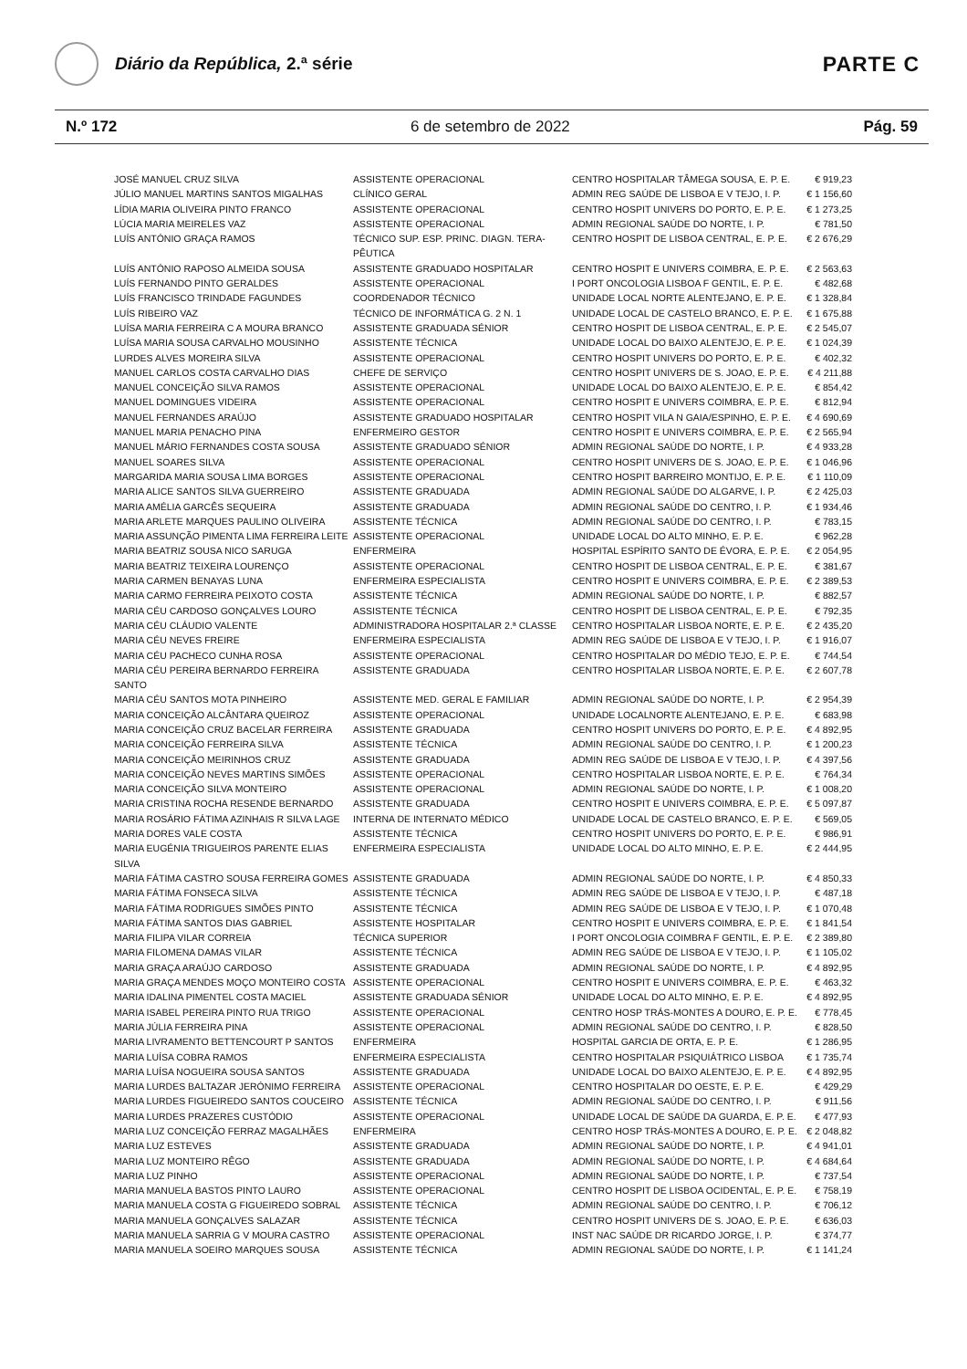Diário da República, 2.ª série
PARTE C
N.º 172 6 de setembro de 2022 Pág. 59
| JOSÉ MANUEL CRUZ SILVA | ASSISTENTE OPERACIONAL | CENTRO HOSPITALAR TÂMEGA SOUSA, E. P. E. | € 919,23 |
| JÚLIO MANUEL MARTINS SANTOS MIGALHAS | CLÍNICO GERAL | ADMIN REG SAÚDE DE LISBOA E V TEJO, I. P. | € 1 156,60 |
| LÍDIA MARIA OLIVEIRA PINTO FRANCO | ASSISTENTE OPERACIONAL | CENTRO HOSPIT UNIVERS DO PORTO, E. P. E. | € 1 273,25 |
| LÚCIA MARIA MEIRELES VAZ | ASSISTENTE OPERACIONAL | ADMIN REGIONAL SAÚDE DO NORTE, I. P. | € 781,50 |
| LUÍS ANTÓNIO GRAÇA RAMOS | TÉCNICO SUP. ESP. PRINC. DIAGN. TERA-PÊUTICA | CENTRO HOSPIT DE LISBOA CENTRAL, E. P. E. | € 2 676,29 |
| LUÍS ANTÓNIO RAPOSO ALMEIDA SOUSA | ASSISTENTE GRADUADO HOSPITALAR | CENTRO HOSPIT E UNIVERS COIMBRA, E. P. E. | € 2 563,63 |
| LUÍS FERNANDO PINTO GERALDES | ASSISTENTE OPERACIONAL | I PORT ONCOLOGIA LISBOA F GENTIL, E. P. E. | € 482,68 |
| LUÍS FRANCISCO TRINDADE FAGUNDES | COORDENADOR TÉCNICO | UNIDADE LOCAL NORTE ALENTEJANO, E. P. E. | € 1 328,84 |
| LUÍS RIBEIRO VAZ | TÉCNICO DE INFORMÁTICA G. 2 N. 1 | UNIDADE LOCAL DE CASTELO BRANCO, E. P. E. | € 1 675,88 |
| LUÍSA MARIA FERREIRA C A MOURA BRANCO | ASSISTENTE GRADUADA SÉNIOR | CENTRO HOSPIT DE LISBOA CENTRAL, E. P. E. | € 2 545,07 |
| LUÍSA MARIA SOUSA CARVALHO MOUSINHO | ASSISTENTE TÉCNICA | UNIDADE LOCAL DO BAIXO ALENTEJO, E. P. E. | € 1 024,39 |
| LURDES ALVES MOREIRA SILVA | ASSISTENTE OPERACIONAL | CENTRO HOSPIT UNIVERS DO PORTO, E. P. E. | € 402,32 |
| MANUEL CARLOS COSTA CARVALHO DIAS | CHEFE DE SERVIÇO | CENTRO HOSPIT UNIVERS DE S. JOAO, E. P. E. | € 4 211,88 |
| MANUEL CONCEIÇÃO SILVA RAMOS | ASSISTENTE OPERACIONAL | UNIDADE LOCAL DO BAIXO ALENTEJO, E. P. E. | € 854,42 |
| MANUEL DOMINGUES VIDEIRA | ASSISTENTE OPERACIONAL | CENTRO HOSPIT E UNIVERS COIMBRA, E. P. E. | € 812,94 |
| MANUEL FERNANDES ARAÚJO | ASSISTENTE GRADUADO HOSPITALAR | CENTRO HOSPIT VILA N GAIA/ESPINHO, E. P. E. | € 4 690,69 |
| MANUEL MARIA PENACHO PINA | ENFERMEIRO GESTOR | CENTRO HOSPIT E UNIVERS COIMBRA, E. P. E. | € 2 565,94 |
| MANUEL MÁRIO FERNANDES COSTA SOUSA | ASSISTENTE GRADUADO SÉNIOR | ADMIN REGIONAL SAÚDE DO NORTE, I. P. | € 4 933,28 |
| MANUEL SOARES SILVA | ASSISTENTE OPERACIONAL | CENTRO HOSPIT UNIVERS DE S. JOAO, E. P. E. | € 1 046,96 |
| MARGARIDA MARIA SOUSA LIMA BORGES | ASSISTENTE OPERACIONAL | CENTRO HOSPIT BARREIRO MONTIJO, E. P. E. | € 1 110,09 |
| MARIA ALICE SANTOS SILVA GUERREIRO | ASSISTENTE GRADUADA | ADMIN REGIONAL SAÚDE DO ALGARVE, I. P. | € 2 425,03 |
| MARIA AMÉLIA GARCÊS SEQUEIRA | ASSISTENTE GRADUADA | ADMIN REGIONAL SAÚDE DO CENTRO, I. P. | € 1 934,46 |
| MARIA ARLETE MARQUES PAULINO OLIVEIRA | ASSISTENTE TÉCNICA | ADMIN REGIONAL SAÚDE DO CENTRO, I. P. | € 783,15 |
| MARIA ASSUNÇÃO PIMENTA LIMA FERREIRA LEITE | ASSISTENTE OPERACIONAL | UNIDADE LOCAL DO ALTO MINHO, E. P. E. | € 962,28 |
| MARIA BEATRIZ SOUSA NICO SARUGA | ENFERMEIRA | HOSPITAL ESPÍRITO SANTO DE ÉVORA, E. P. E. | € 2 054,95 |
| MARIA BEATRIZ TEIXEIRA LOURENÇO | ASSISTENTE OPERACIONAL | CENTRO HOSPIT DE LISBOA CENTRAL, E. P. E. | € 381,67 |
| MARIA CARMEN BENAYAS LUNA | ENFERMEIRA ESPECIALISTA | CENTRO HOSPIT E UNIVERS COIMBRA, E. P. E. | € 2 389,53 |
| MARIA CARMO FERREIRA PEIXOTO COSTA | ASSISTENTE TÉCNICA | ADMIN REGIONAL SAÚDE DO NORTE, I. P. | € 882,57 |
| MARIA CÉU CARDOSO GONÇALVES LOURO | ASSISTENTE TÉCNICA | CENTRO HOSPIT DE LISBOA CENTRAL, E. P. E. | € 792,35 |
| MARIA CÉU CLÁUDIO VALENTE | ADMINISTRADORA HOSPITALAR 2.ª CLASSE | CENTRO HOSPITALAR LISBOA NORTE, E. P. E. | € 2 435,20 |
| MARIA CÉU NEVES FREIRE | ENFERMEIRA ESPECIALISTA | ADMIN REG SAÚDE DE LISBOA E V TEJO, I. P. | € 1 916,07 |
| MARIA CÉU PACHECO CUNHA ROSA | ASSISTENTE OPERACIONAL | CENTRO HOSPITALAR DO MÉDIO TEJO, E. P. E. | € 744,54 |
| MARIA CÉU PEREIRA BERNARDO FERREIRA SANTO | ASSISTENTE GRADUADA | CENTRO HOSPITALAR LISBOA NORTE, E. P. E. | € 2 607,78 |
| MARIA CÉU SANTOS MOTA PINHEIRO | ASSISTENTE MED. GERAL E FAMILIAR | ADMIN REGIONAL SAÚDE DO NORTE, I. P. | € 2 954,39 |
| MARIA CONCEIÇÃO ALCÂNTARA QUEIROZ | ASSISTENTE OPERACIONAL | UNIDADE LOCALNORTE ALENTEJANO, E. P. E. | € 683,98 |
| MARIA CONCEIÇÃO CRUZ BACELAR FERREIRA | ASSISTENTE GRADUADA | CENTRO HOSPIT UNIVERS DO PORTO, E. P. E. | € 4 892,95 |
| MARIA CONCEIÇÃO FERREIRA SILVA | ASSISTENTE TÉCNICA | ADMIN REGIONAL SAÚDE DO CENTRO, I. P. | € 1 200,23 |
| MARIA CONCEIÇÃO MEIRINHOS CRUZ | ASSISTENTE GRADUADA | ADMIN REG SAÚDE DE LISBOA E V TEJO, I. P. | € 4 397,56 |
| MARIA CONCEIÇÃO NEVES MARTINS SIMÕES | ASSISTENTE OPERACIONAL | CENTRO HOSPITALAR LISBOA NORTE, E. P. E. | € 764,34 |
| MARIA CONCEIÇÃO SILVA MONTEIRO | ASSISTENTE OPERACIONAL | ADMIN REGIONAL SAÚDE DO NORTE, I. P. | € 1 008,20 |
| MARIA CRISTINA ROCHA RESENDE BERNARDO | ASSISTENTE GRADUADA | CENTRO HOSPIT E UNIVERS COIMBRA, E. P. E. | € 5 097,87 |
| MARIA ROSÁRIO FÁTIMA AZINHAIS R SILVA LAGE | INTERNA DE INTERNATO MÉDICO | UNIDADE LOCAL DE CASTELO BRANCO, E. P. E. | € 569,05 |
| MARIA DORES VALE COSTA | ASSISTENTE TÉCNICA | CENTRO HOSPIT UNIVERS DO PORTO, E. P. E. | € 986,91 |
| MARIA EUGÉNIA TRIGUEIROS PARENTE ELIAS SILVA | ENFERMEIRA ESPECIALISTA | UNIDADE LOCAL DO ALTO MINHO, E. P. E. | € 2 444,95 |
| MARIA FÁTIMA CASTRO SOUSA FERREIRA GOMES | ASSISTENTE GRADUADA | ADMIN REGIONAL SAÚDE DO NORTE, I. P. | € 4 850,33 |
| MARIA FÁTIMA FONSECA SILVA | ASSISTENTE TÉCNICA | ADMIN REG SAÚDE DE LISBOA E V TEJO, I. P. | € 487,18 |
| MARIA FÁTIMA RODRIGUES SIMÕES PINTO | ASSISTENTE TÉCNICA | ADMIN REG SAÚDE DE LISBOA E V TEJO, I. P. | € 1 070,48 |
| MARIA FÁTIMA SANTOS DIAS GABRIEL | ASSISTENTE HOSPITALAR | CENTRO HOSPIT E UNIVERS COIMBRA, E. P. E. | € 1 841,54 |
| MARIA FILIPA VILAR CORREIA | TÉCNICA SUPERIOR | I PORT ONCOLOGIA COIMBRA F GENTIL, E. P. E. | € 2 389,80 |
| MARIA FILOMENA DAMAS VILAR | ASSISTENTE TÉCNICA | ADMIN REG SAÚDE DE LISBOA E V TEJO, I. P. | € 1 105,02 |
| MARIA GRAÇA ARAÚJO CARDOSO | ASSISTENTE GRADUADA | ADMIN REGIONAL SAÚDE DO NORTE, I. P. | € 4 892,95 |
| MARIA GRAÇA MENDES MOÇO MONTEIRO COSTA | ASSISTENTE OPERACIONAL | CENTRO HOSPIT E UNIVERS COIMBRA, E. P. E. | € 463,32 |
| MARIA IDALINA PIMENTEL COSTA MACIEL | ASSISTENTE GRADUADA SÉNIOR | UNIDADE LOCAL DO ALTO MINHO, E. P. E. | € 4 892,95 |
| MARIA ISABEL PEREIRA PINTO RUA TRIGO | ASSISTENTE OPERACIONAL | CENTRO HOSP TRÁS-MONTES A DOURO, E. P. E. | € 778,45 |
| MARIA JÚLIA FERREIRA PINA | ASSISTENTE OPERACIONAL | ADMIN REGIONAL SAÚDE DO CENTRO, I. P. | € 828,50 |
| MARIA LIVRAMENTO BETTENCOURT P SANTOS | ENFERMEIRA | HOSPITAL GARCIA DE ORTA, E. P. E. | € 1 286,95 |
| MARIA LUÍSA COBRA RAMOS | ENFERMEIRA ESPECIALISTA | CENTRO HOSPITALAR PSIQUIÁTRICO LISBOA | € 1 735,74 |
| MARIA LUÍSA NOGUEIRA SOUSA SANTOS | ASSISTENTE GRADUADA | UNIDADE LOCAL DO BAIXO ALENTEJO, E. P. E. | € 4 892,95 |
| MARIA LURDES BALTAZAR JERÓNIMO FERREIRA | ASSISTENTE OPERACIONAL | CENTRO HOSPITALAR DO OESTE, E. P. E. | € 429,29 |
| MARIA LURDES FIGUEIREDO SANTOS COUCEIRO | ASSISTENTE TÉCNICA | ADMIN REGIONAL SAÚDE DO CENTRO, I. P. | € 911,56 |
| MARIA LURDES PRAZERES CUSTÓDIO | ASSISTENTE OPERACIONAL | UNIDADE LOCAL DE SAÚDE DA GUARDA, E. P. E. | € 477,93 |
| MARIA LUZ CONCEIÇÃO FERRAZ MAGALHÃES | ENFERMEIRA | CENTRO HOSP TRÁS-MONTES A DOURO, E. P. E. | € 2 048,82 |
| MARIA LUZ ESTEVES | ASSISTENTE GRADUADA | ADMIN REGIONAL SAÚDE DO NORTE, I. P. | € 4 941,01 |
| MARIA LUZ MONTEIRO RÊGO | ASSISTENTE GRADUADA | ADMIN REGIONAL SAÚDE DO NORTE, I. P. | € 4 684,64 |
| MARIA LUZ PINHO | ASSISTENTE OPERACIONAL | ADMIN REGIONAL SAÚDE DO NORTE, I. P. | € 737,54 |
| MARIA MANUELA BASTOS PINTO LAURO | ASSISTENTE OPERACIONAL | CENTRO HOSPIT DE LISBOA OCIDENTAL, E. P. E. | € 758,19 |
| MARIA MANUELA COSTA G FIGUEIREDO SOBRAL | ASSISTENTE TÉCNICA | ADMIN REGIONAL SAÚDE DO CENTRO, I. P. | € 706,12 |
| MARIA MANUELA GONÇALVES SALAZAR | ASSISTENTE TÉCNICA | CENTRO HOSPIT UNIVERS DE S. JOAO, E. P. E. | € 636,03 |
| MARIA MANUELA SARRIA G V MOURA CASTRO | ASSISTENTE OPERACIONAL | INST NAC SAÚDE DR RICARDO JORGE, I. P. | € 374,77 |
| MARIA MANUELA SOEIRO MARQUES SOUSA | ASSISTENTE TÉCNICA | ADMIN REGIONAL SAÚDE DO NORTE, I. P. | € 1 141,24 |